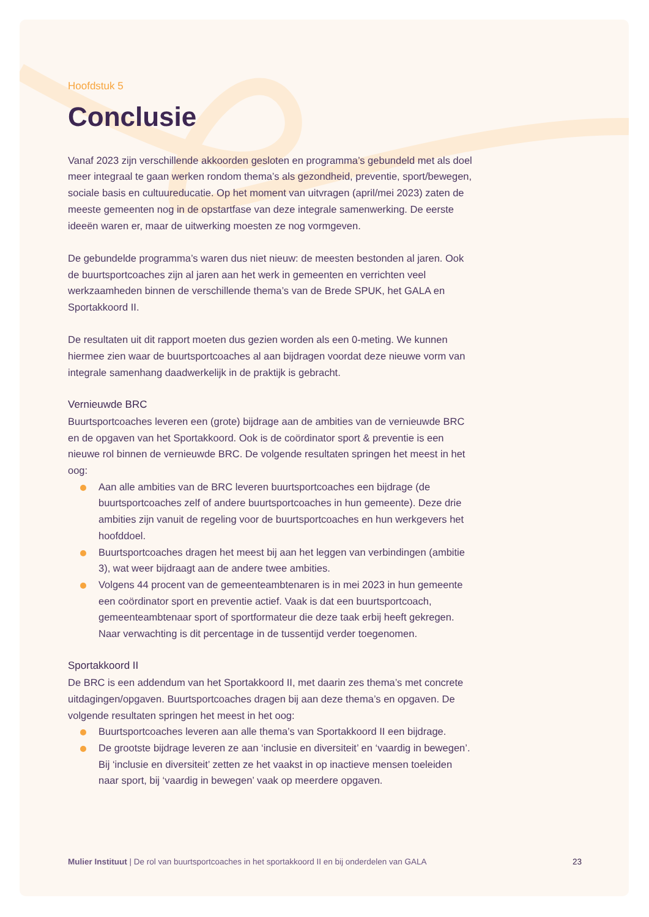Hoofdstuk 5
Conclusie
Vanaf 2023 zijn verschillende akkoorden gesloten en programma’s gebundeld met als doel meer integraal te gaan werken rondom thema’s als gezondheid, preventie, sport/bewegen, sociale basis en cultuureducatie. Op het moment van uitvragen (april/mei 2023) zaten de meeste gemeenten nog in de opstartfase van deze integrale samenwerking. De eerste ideeën waren er, maar de uitwerking moesten ze nog vormgeven.
De gebundelde programma’s waren dus niet nieuw: de meesten bestonden al jaren. Ook de buurtsportcoaches zijn al jaren aan het werk in gemeenten en verrichten veel werkzaamheden binnen de verschillende thema’s van de Brede SPUK, het GALA en Sportakkoord II.
De resultaten uit dit rapport moeten dus gezien worden als een 0-meting. We kunnen hiermee zien waar de buurtsportcoaches al aan bijdragen voordat deze nieuwe vorm van integrale samenhang daadwerkelijk in de praktijk is gebracht.
Vernieuwde BRC
Buurtsportcoaches leveren een (grote) bijdrage aan de ambities van de vernieuwde BRC en de opgaven van het Sportakkoord. Ook is de coördinator sport & preventie is een nieuwe rol binnen de vernieuwde BRC. De volgende resultaten springen het meest in het oog:
Aan alle ambities van de BRC leveren buurtsportcoaches een bijdrage (de buurtsportcoaches zelf of andere buurtsportcoaches in hun gemeente). Deze drie ambities zijn vanuit de regeling voor de buurtsportcoaches en hun werkgevers het hoofddoel.
Buurtsportcoaches dragen het meest bij aan het leggen van verbindingen (ambitie 3), wat weer bijdraagt aan de andere twee ambities.
Volgens 44 procent van de gemeenteambtenaren is in mei 2023 in hun gemeente een coördinator sport en preventie actief. Vaak is dat een buurtsportcoach, gemeenteambtenaar sport of sportformateur die deze taak erbij heeft gekregen. Naar verwachting is dit percentage in de tussentijd verder toegenomen.
Sportakkoord II
De BRC is een addendum van het Sportakkoord II, met daarin zes thema’s met concrete uitdagingen/opgaven. Buurtsportcoaches dragen bij aan deze thema’s en opgaven. De volgende resultaten springen het meest in het oog:
Buurtsportcoaches leveren aan alle thema’s van Sportakkoord II een bijdrage.
De grootste bijdrage leveren ze aan ‘inclusie en diversiteit’ en ‘vaardig in bewegen’. Bij ‘inclusie en diversiteit’ zetten ze het vaakst in op inactieve mensen toeleiden naar sport, bij ‘vaardig in bewegen’ vaak op meerdere opgaven.
Mulier Instituut | De rol van buurtsportcoaches in het sportakkoord II en bij onderdelen van GALA 23